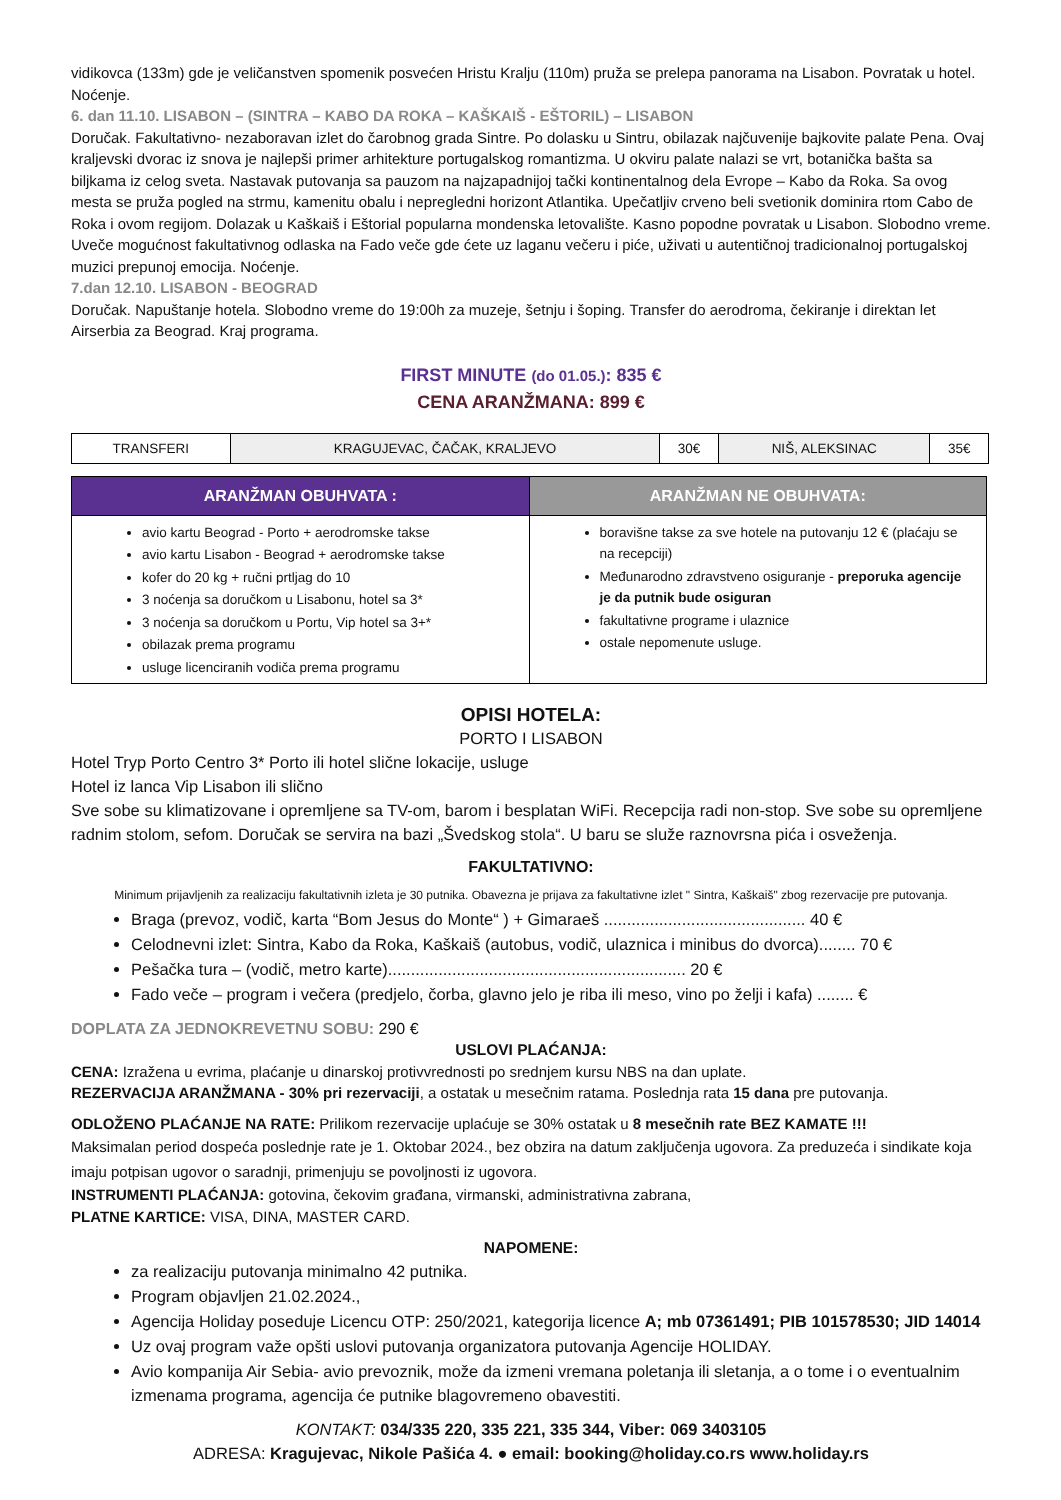vidikovca (133m) gde je veličanstven spomenik posvećen Hristu Kralju (110m) pruža se prelepa panorama na Lisabon. Povratak u hotel. Noćenje.
6. dan 11.10. LISABON – (SINTRA – KABO DA ROKA – KAŠKAIŠ - EŠTORIL) – LISABON
Doručak. Fakultativno- nezaboravan izlet do čarobnog grada Sintre. Po dolasku u Sintru, obilazak najčuvenije bajkovite palate Pena. Ovaj kraljevski dvorac iz snova je najlepši primer arhitekture portugalskog romantizma. U okviru palate nalazi se vrt, botanička bašta sa biljkama iz celog sveta. Nastavak putovanja sa pauzom na najzapadnijoj tački kontinentalnog dela Evrope – Kabo da Roka. Sa ovog mesta se pruža pogled na strmu, kamenitu obalu i nepregledni horizont Atlantika. Upečatljiv crveno beli svetionik dominira rtom Cabo de Roka i ovom regijom. Dolazak u Kaškaiš i Eštorial popularna mondenska letovalište. Kasno popodne povratak u Lisabon. Slobodno vreme. Uveče mogućnost fakultativnog odlaska na Fado veče gde ćete uz laganu večeru i piće, uživati u autentičnoj tradicionalnoj portugalskoj muzici prepunoj emocija. Noćenje.
7.dan 12.10. LISABON - BEOGRAD
Doručak. Napuštanje hotela. Slobodno vreme do 19:00h za muzeje, šetnju i šoping. Transfer do aerodroma, čekiranje i direktan let Airserbia za Beograd. Kraj programa.
FIRST MINUTE (do 01.05.): 835 €
CENA ARANŽMANA: 899 €
| TRANSFERI | KRAGUJEVAC, ČAČAK, KRALJEVO | 30€ | NIŠ, ALEKSINAC | 35€ |
| ARANŽMAN OBUHVATA : | ARANŽMAN NE OBUHVATA: |
| --- | --- |
| avio kartu Beograd - Porto + aerodromske takse avio kartu Lisabon - Beograd + aerodromske takse kofer do 20 kg + ručni prtljag do 10 3 noćenja sa doručkom u Lisabonu, hotel sa 3* 3 noćenja sa doručkom u Portu, Vip hotel sa 3+* obilazak prema programu usluge licenciranih vodiča prema programu | boravišne takse za sve hotele na putovanju 12 € (plaćaju se na recepciji) Međunarodno zdravstveno osiguranje - preporuka agencije je da putnik bude osiguran fakultativne programe i ulaznice ostale nepomenute usluge. |
OPISI HOTELA:
PORTO I LISABON
Hotel Tryp Porto Centro 3* Porto ili hotel slične lokacije, usluge
Hotel iz lanca Vip Lisabon ili slično
Sve sobe su klimatizovane i opremljene sa TV-om, barom i besplatan WiFi. Recepcija radi non-stop. Sve sobe su opremljene radnim stolom, sefom. Doručak se servira na bazi „Švedskog stola“. U baru se služe raznovrsna pića i osveženja.
FAKULTATIVNO:
Minimum prijavljenih za realizaciju fakultativnih izleta je 30 putnika. Obavezna je prijava za fakultativne izlet " Sintra, Kaškaiš" zbog rezervacije pre putovanja.
Braga (prevoz, vodič, karta “Bom Jesus do Monte“ ) + Gimaraeš ............................................ 40 €
Celodnevni izlet: Sintra, Kabo da Roka, Kaškaiš (autobus, vodič, ulaznica i minibus do dvorca)........ 70 €
Pešačka tura – (vodič, metro karte)................................................................. 20 €
Fado veče – program i večera (predjelo, čorba, glavno jelo je riba ili meso, vino po želji i kafa) ........ €
DOPLATA ZA JEDNOKREVETNU SOBU: 290 €
USLOVI PLAĆANJA:
CENA: Izražena u evrima, plaćanje u dinarskoj protivvrednosti po srednjem kursu NBS na dan uplate.
REZERVACIJA ARANŽMANA - 30% pri rezervaciji, a ostatak u mesečnim ratama. Poslednja rata 15 dana pre putovanja.
ODLOŽENO PLAĆANJE NA RATE: Prilikom rezervacije uplaćuje se 30% ostatak u 8 mesečnih rate BEZ KAMATE !!!
Maksimalan period dospeća poslednje rate je 1. Oktobar 2024., bez obzira na datum zaključenja ugovora. Za preduzeća i sindikate koja imaju potpisan ugovor o saradnji, primenjuju se povoljnosti iz ugovora.
INSTRUMENTI PLAĆANJA: gotovina, čekovim građana, virmanski, administrativna zabrana,
PLATNE KARTICE: VISA, DINA, MASTER CARD.
NAPOMENE:
za realizaciju putovanja minimalno 42 putnika.
Program objavljen 21.02.2024.,
Agencija Holiday poseduje Licencu OTP: 250/2021, kategorija licence A; mb 07361491; PIB 101578530; JID 14014
Uz ovaj program važe opšti uslovi putovanja organizatora putovanja Agencije HOLIDAY.
Avio kompanija Air Sebia- avio prevoznik, može da izmeni vremana poletanja ili sletanja, a o tome i o eventualnim izmenama programa, agencija će putnike blagovremeno obavestiti.
KONTAKT: 034/335 220, 335 221, 335 344, Viber: 069 3403105
ADRESA: Kragujevac, Nikole Pašića 4. ● email: booking@holiday.co.rs www.holiday.rs